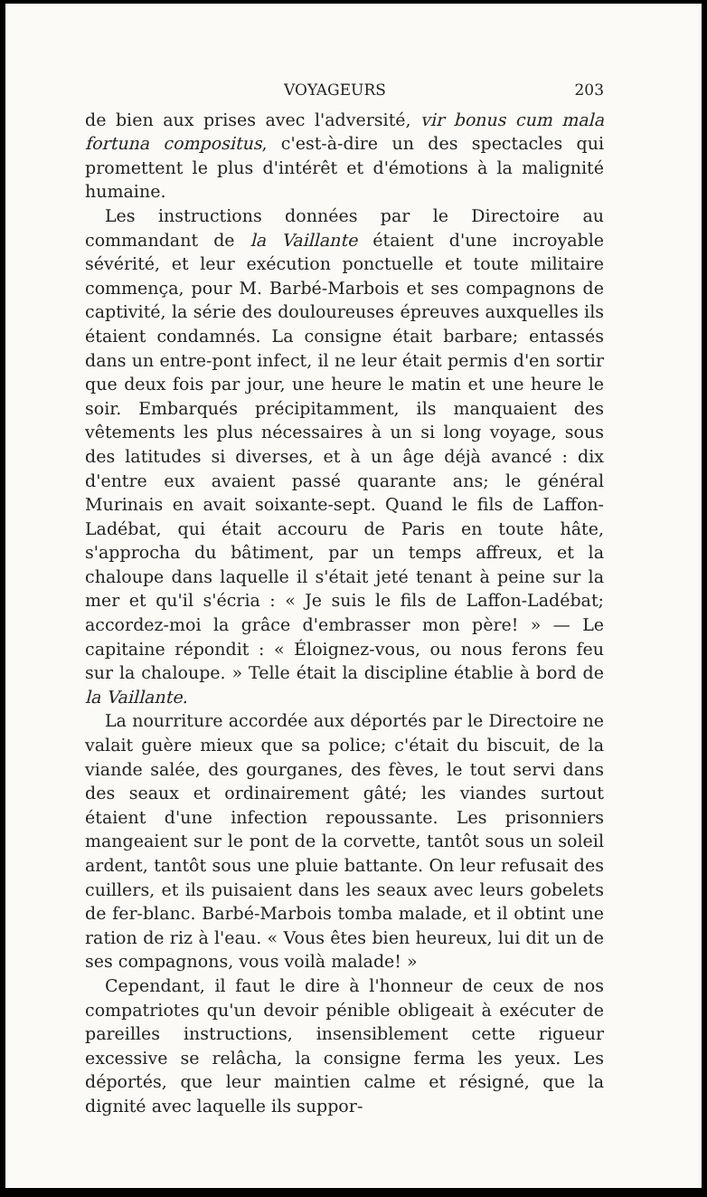VOYAGEURS 203
de bien aux prises avec l'adversité, vir bonus cum mala fortuna compositus, c'est-à-dire un des spectacles qui promettent le plus d'intérêt et d'émotions à la malignité humaine.
Les instructions données par le Directoire au commandant de la Vaillante étaient d'une incroyable sévérité, et leur exécution ponctuelle et toute militaire commença, pour M. Barbé-Marbois et ses compagnons de captivité, la série des douloureuses épreuves auxquelles ils étaient condamnés. La consigne était barbare; entassés dans un entre-pont infect, il ne leur était permis d'en sortir que deux fois par jour, une heure le matin et une heure le soir. Embarqués précipitamment, ils manquaient des vêtements les plus nécessaires à un si long voyage, sous des latitudes si diverses, et à un âge déjà avancé : dix d'entre eux avaient passé quarante ans; le général Murinais en avait soixante-sept. Quand le fils de Laffon-Ladébat, qui était accouru de Paris en toute hâte, s'approcha du bâtiment, par un temps affreux, et la chaloupe dans laquelle il s'était jeté tenant à peine sur la mer et qu'il s'écria : « Je suis le fils de Laffon-Ladébat; accordez-moi la grâce d'embrasser mon père! » — Le capitaine répondit : « Éloignez-vous, ou nous ferons feu sur la chaloupe. » Telle était la discipline établie à bord de la Vaillante.
La nourriture accordée aux déportés par le Directoire ne valait guère mieux que sa police; c'était du biscuit, de la viande salée, des gourganes, des fèves, le tout servi dans des seaux et ordinairement gâté; les viandes surtout étaient d'une infection repoussante. Les prisonniers mangeaient sur le pont de la corvette, tantôt sous un soleil ardent, tantôt sous une pluie battante. On leur refusait des cuillers, et ils puisaient dans les seaux avec leurs gobelets de fer-blanc. Barbé-Marbois tomba malade, et il obtint une ration de riz à l'eau. « Vous êtes bien heureux, lui dit un de ses compagnons, vous voilà malade! »
Cependant, il faut le dire à l'honneur de ceux de nos compatriotes qu'un devoir pénible obligeait à exécuter de pareilles instructions, insensiblement cette rigueur excessive se relâcha, la consigne ferma les yeux. Les déportés, que leur maintien calme et résigné, que la dignité avec laquelle ils suppor-